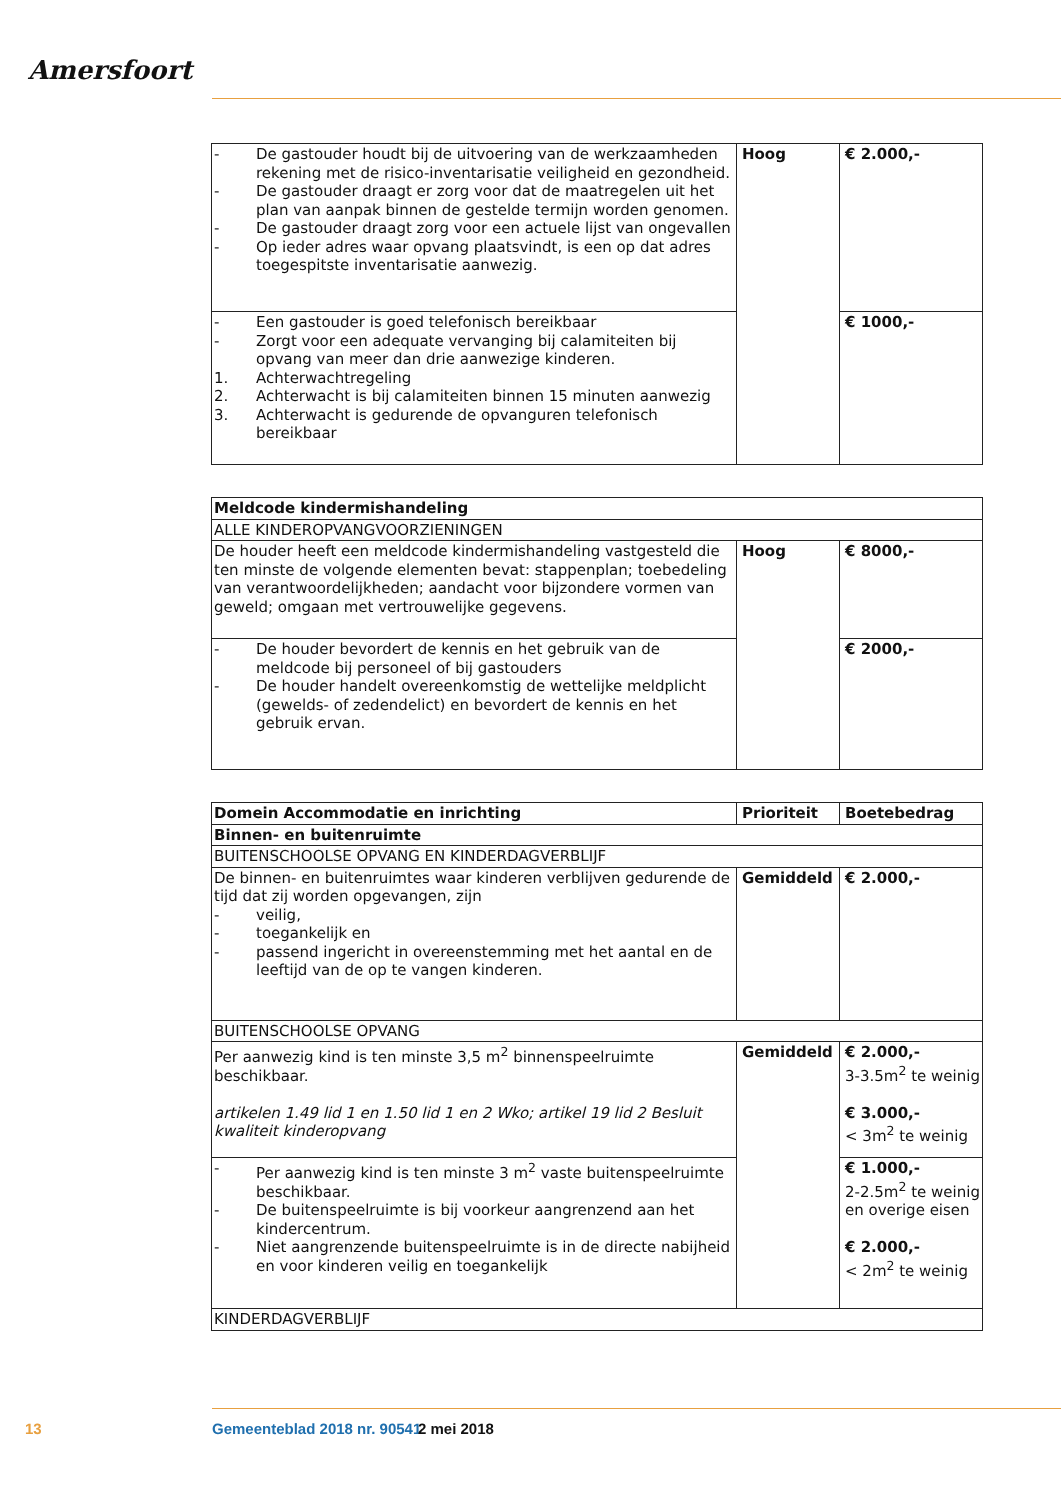Amersfoort
| - De gastouder houdt bij de uitvoering van de werkzaamheden rekening met de risico-inventarisatie veiligheid en gezondheid. - De gastouder draagt er zorg voor dat de maatregelen uit het plan van aanpak binnen de gestelde termijn worden genomen. - De gastouder draagt zorg voor een actuele lijst van ongevallen - Op ieder adres waar opvang plaatsvindt, is een op dat adres toegespitste inventarisatie aanwezig. | Hoog | € 2.000,- |
| - Een gastouder is goed telefonisch bereikbaar - Zorgt voor een adequate vervanging bij calamiteiten bij opvang van meer dan drie aanwezige kinderen. 1. Achterwachtregeling 2. Achterwacht is bij calamiteiten binnen 15 minuten aanwezig 3. Achterwacht is gedurende de opvanguren telefonisch bereikbaar | | € 1000,- |
| Meldcode kindermishandeling | | |
| ALLE KINDEROPVANGVOORZIENINGEN | | |
| De houder heeft een meldcode kindermishandeling vastgesteld die ten minste de volgende elementen bevat: stappenplan; toebedeling van verantwoordelijkheden; aandacht voor bijzondere vormen van geweld; omgaan met vertrouwelijke gegevens. | Hoog | € 8000,- |
| - De houder bevordert de kennis en het gebruik van de meldcode bij personeel of bij gastouders - De houder handelt overeenkomstig de wettelijke meldplicht (gewelds- of zedendelict) en bevordert de kennis en het gebruik ervan. | | € 2000,- |
| Domein Accommodatie en inrichting | Prioriteit | Boetebedrag |
| Binnen- en buitenruimte | | |
| BUITENSCHOOLSE OPVANG EN KINDERDAGVERBLIJF | | |
| De binnen- en buitenruimtes waar kinderen verblijven gedurende de tijd dat zij worden opgevangen, zijn - veilig, - toegankelijk en - passend ingericht in overeenstemming met het aantal en de leeftijd van de op te vangen kinderen. | Gemiddeld | € 2.000,- |
| BUITENSCHOOLSE OPVANG | | |
| Per aanwezig kind is ten minste 3,5 m<sup>2</sup> binnenspeelruimte beschikbaar. artikelen 1.49 lid 1 en 1.50 lid 1 en 2 Wko; artikel 19 lid 2 Besluit kwaliteit kinderopvang | Gemiddeld | € 2.000,- 3-3.5m<sup>2</sup> te weinig € 3.000,- < 3m<sup>2</sup> te weinig |
| - Per aanwezig kind is ten minste 3 m<sup>2</sup> vaste buitenspeelruimte beschikbaar. - De buitenspeelruimte is bij voorkeur aangrenzend aan het kindercentrum. - Niet aangrenzende buitenspeelruimte is in de directe nabijheid en voor kinderen veilig en toegankelijk | | € 1.000,- 2-2.5m<sup>2</sup> te weinig en overige eisen € 2.000,- < 2m<sup>2</sup> te weinig |
| KINDERDAGVERBLIJF | | |
13 Gemeenteblad 2018 nr. 90541 2 mei 2018